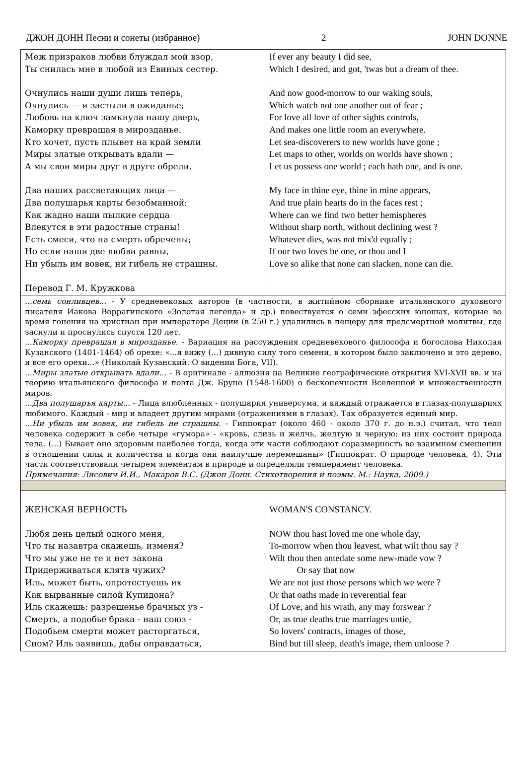ДЖОН ДОНН Песни и сонеты (избранное) 2 JOHN DONNE
| Меж призраков любви блуждал мой взор, Ты снилась мне в любой из Евиных сестер. Очнулись наши души лишь теперь, Очнулись — и застыли в ожиданье; Любовь на ключ замкнула нашу дверь, Каморку превращая в мирозданье. Кто хочет, пусть плывет на край земли Миры златые открывать вдали — А мы свои миры друг в друге обрели. Два наших рассветающих лица — Два полушарья карты безобманной: Как жадно наши пылкие сердца Влекутся в эти радостные страны! Есть смеси, что на смерть обречены; Но если наши две любви равны, Ни убыль им вовек, ни гибель не страшны. Перевод Г. М. Кружкова | If ever any beauty I did see, Which I desired, and got, 'twas but a dream of thee. And now good-morrow to our waking souls, Which watch not one another out of fear ; For love all love of other sights controls, And makes one little room an everywhere. Let sea-discoverers to new worlds have gone ; Let maps to other, worlds on worlds have shown ; Let us possess one world ; each hath one, and is one. My face in thine eye, thine in mine appears, And true plain hearts do in the faces rest ; Where can we find two better hemispheres Without sharp north, without declining west ? Whatever dies, was not mix'd equally ; If our two loves be one, or thou and I Love so alike that none can slacken, none can die. |
| ...семь сонливцев... - У средневековых авторов (в частности, в житийном сборнике итальянского духовного писателя Иакова Воррагинского «Золотая легенда» и др.) повествуется о семи эфесских юношах, которые во время гонения на христиан при императоре Деции (в 250 г.) удалились в пещеру для предсмертной молитвы, где заснули и проснулись спустя 120 лет. ...Каморку превращая в мирозданье. - Вариация на рассуждения средневекового философа и богослова Николая Кузанского (1401-1464) об орехе: «...я вижу (...) дивную силу того семени, в котором было заключено и это дерево, и все его орехи...» (Николай Кузанский. О видении Бога, VII). ...Миры златые открывать вдали... - В оригинале - аллюзия на Великие географические открытия XVI-XVII вв. и на теорию итальянского философа и поэта Дж. Бруно (1548-1600) о бесконечности Вселенной и множественности миров. ...Два полушаръя карты... - Лица влюбленных - полушария универсума, и каждый отражается в глазах-полушариях любимого. Каждый - мир и владеет другим мирами (отражениями в глазах). Так образуется единый мир. ...Ни убыль им вовек, ни гибель не страшны. - Гиппократ (около 460 - около 370 г. до н.э.) считал, что тело человека содержит в себе четыре «гумора» - «кровь, слизь и желчь, желтую и черную; из них состоит природа тела. (...) Бывает оно здоровым наиболее тогда, когда эти части соблюдают соразмерность во взаимном смешении в отношении силы и количества и когда они наилучше перемешаны» (Гиппократ. О природе человека, 4). Эти части соответствовали четырем элементам в природе и определяли темперамент человека. Примечания: Лисович И.И., Макаров В.С. (Джон Донн. Стихотворения и поэмы. М.: Наука, 2009.) | |
| ЖЕНСКАЯ ВЕРНОСТЬ Любя день целый одного меня, Что ты назавтра скажешь, изменя? Что мы уже не те и нет закона Придерживаться клятв чужих? Иль, может быть, опротестуешь их Как вырванные силой Купидона? Иль скажешь: разрешенье брачных уз - Смерть, а подобье брака - наш союз - Подобьем смерти может расторгаться, Сном? Иль заявишь, дабы оправдаться, | WOMAN'S CONSTANCY. NOW thou hast loved me one whole day, To-morrow when thou leavest, what wilt thou say ? Wilt thou then antedate some new-made vow ? Or say that now We are not just those persons which we were ? Or that oaths made in reverential fear Of Love, and his wrath, any may forswear ? Or, as true deaths true marriages untie, So lovers' contracts, images of those, Bind but till sleep, death's image, them unloose ? |